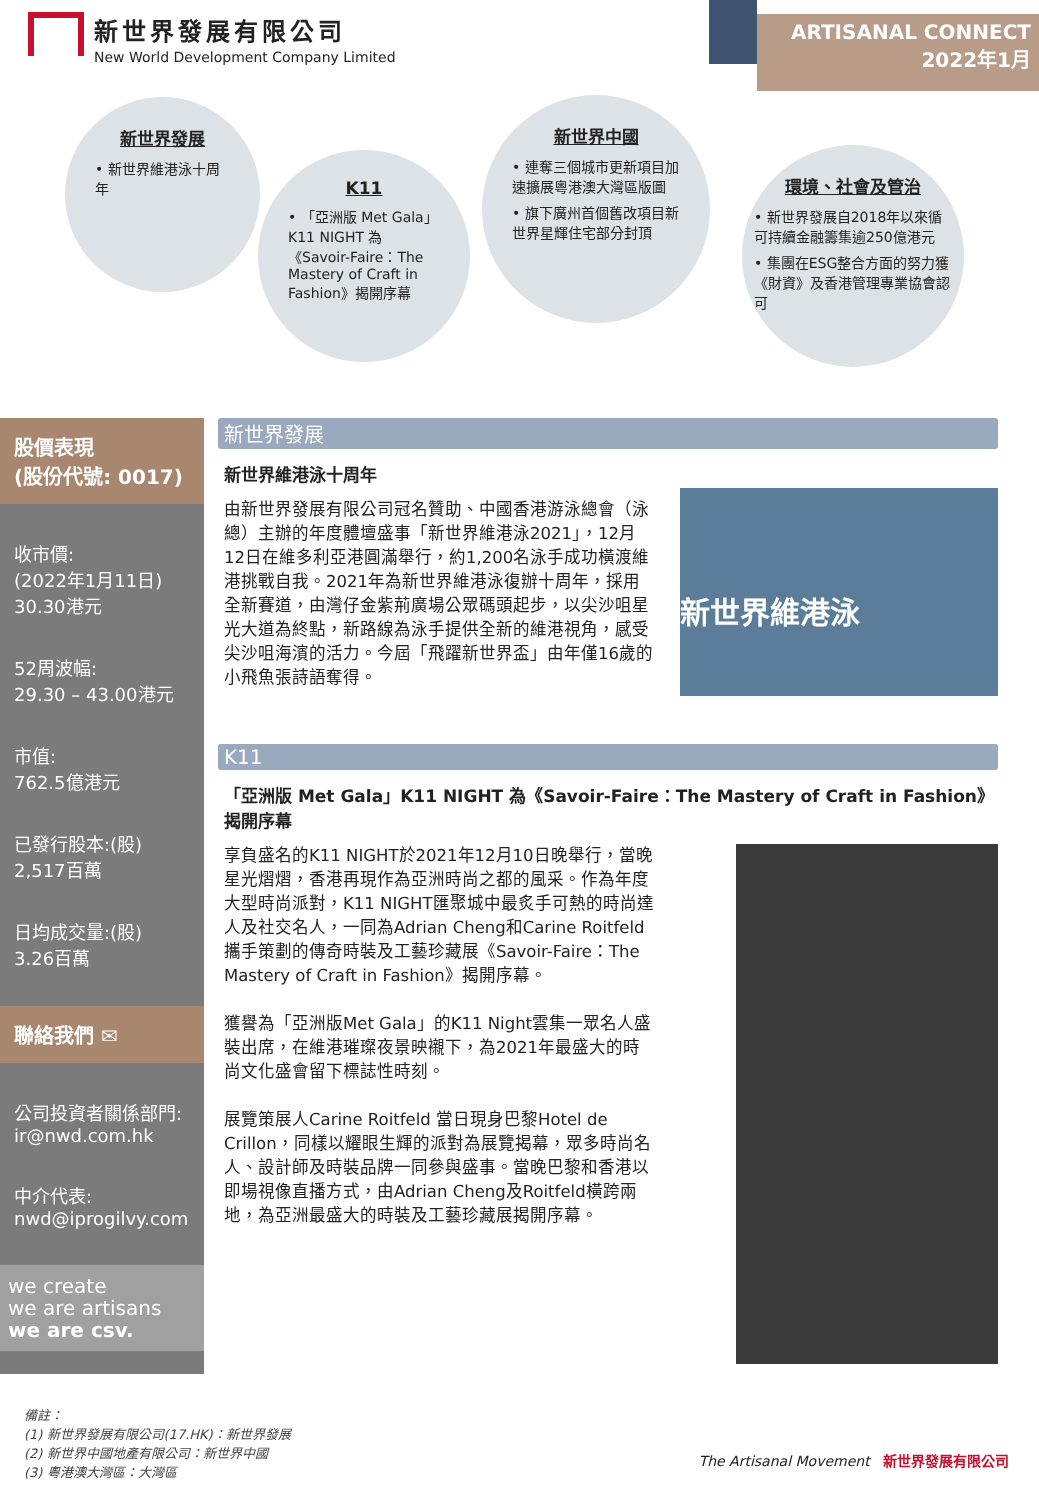新世界發展有限公司
New World Development Company Limited
ARTISANAL CONNECT
2022年1月
新世界發展
• 新世界維港泳十周年
K11
• 「亞洲版 Met Gala」K11 NIGHT 為《Savoir-Faire：The Mastery of Craft in Fashion》揭開序幕
新世界中國
• 連奪三個城市更新項目加速擴展粵港澳大灣區版圖
• 旗下廣州首個舊改項目新世界星輝住宅部分封頂
環境、社會及管治
• 新世界發展自2018年以來循可持續金融籌集逾250億港元
• 集團在ESG整合方面的努力獲《財資》及香港管理專業協會認可
股價表現
(股份代號: 0017)
收市價:
(2022年1月11日)
30.30港元
52周波幅:
29.30 – 43.00港元
市值:
762.5億港元
已發行股本:(股)
2,517百萬
日均成交量:(股)
3.26百萬
聯絡我們 ✉
公司投資者關係部門:
ir@nwd.com.hk
中介代表:
nwd@iprogilvy.com
we create
we are artisans
we are csv.
新世界發展
新世界維港泳十周年
新世界維港泳
由新世界發展有限公司冠名贊助、中國香港游泳總會（泳總）主辦的年度體壇盛事「新世界維港泳2021」，12月12日在維多利亞港圓滿舉行，約1,200名泳手成功橫渡維港挑戰自我。2021年為新世界維港泳復辦十周年，採用全新賽道，由灣仔金紫荊廣場公眾碼頭起步，以尖沙咀星光大道為終點，新路線為泳手提供全新的維港視角，感受尖沙咀海濱的活力。今屆「飛躍新世界盃」由年僅16歲的小飛魚張詩語奪得。
K11
「亞洲版 Met Gala」K11 NIGHT 為《Savoir-Faire：The Mastery of Craft in Fashion》揭開序幕
享負盛名的K11 NIGHT於2021年12月10日晚舉行，當晚星光熠熠，香港再現作為亞洲時尚之都的風采。作為年度大型時尚派對，K11 NIGHT匯聚城中最炙手可熱的時尚達人及社交名人，一同為Adrian Cheng和Carine Roitfeld攜手策劃的傳奇時裝及工藝珍藏展《Savoir-Faire：The Mastery of Craft in Fashion》揭開序幕。
獲譽為「亞洲版Met Gala」的K11 Night雲集一眾名人盛裝出席，在維港璀璨夜景映襯下，為2021年最盛大的時尚文化盛會留下標誌性時刻。
展覽策展人Carine Roitfeld 當日現身巴黎Hotel de Crillon，同樣以耀眼生輝的派對為展覽揭幕，眾多時尚名人、設計師及時裝品牌一同參與盛事。當晚巴黎和香港以即場視像直播方式，由Adrian Cheng及Roitfeld橫跨兩地，為亞洲最盛大的時裝及工藝珍藏展揭開序幕。
備註：
(1) 新世界發展有限公司(17.HK)：新世界發展
(2) 新世界中國地產有限公司：新世界中國
(3) 粵港澳大灣區：大灣區
The Artisanal Movement 新世界發展有限公司